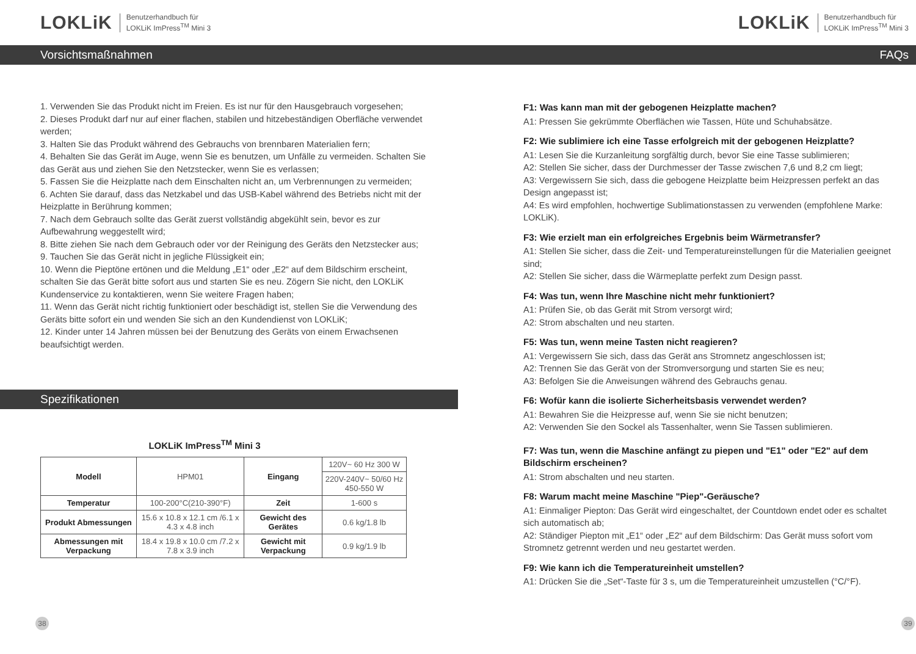LOKLiK Benutzerhandbuch für
LOKLiK ImPress<sup>TM</sup> Mini 3
Vorsichtsmaßnahmen
1. Verwenden Sie das Produkt nicht im Freien. Es ist nur für den Hausgebrauch vorgesehen;
2. Dieses Produkt darf nur auf einer flachen, stabilen und hitzebeständigen Oberfläche verwendet werden;
3. Halten Sie das Produkt während des Gebrauchs von brennbaren Materialien fern;
4. Behalten Sie das Gerät im Auge, wenn Sie es benutzen, um Unfälle zu vermeiden. Schalten Sie das Gerät aus und ziehen Sie den Netzstecker, wenn Sie es verlassen;
5. Fassen Sie die Heizplatte nach dem Einschalten nicht an, um Verbrennungen zu vermeiden;
6. Achten Sie darauf, dass das Netzkabel und das USB-Kabel während des Betriebs nicht mit der Heizplatte in Berührung kommen;
7. Nach dem Gebrauch sollte das Gerät zuerst vollständig abgekühlt sein, bevor es zur Aufbewahrung weggestellt wird;
8. Bitte ziehen Sie nach dem Gebrauch oder vor der Reinigung des Geräts den Netzstecker aus;
9. Tauchen Sie das Gerät nicht in jegliche Flüssigkeit ein;
10. Wenn die Pieptöne ertönen und die Meldung „E1“ oder „E2“ auf dem Bildschirm erscheint, schalten Sie das Gerät bitte sofort aus und starten Sie es neu. Zögern Sie nicht, den LOKLiK Kundenservice zu kontaktieren, wenn Sie weitere Fragen haben;
11. Wenn das Gerät nicht richtig funktioniert oder beschädigt ist, stellen Sie die Verwendung des Geräts bitte sofort ein und wenden Sie sich an den Kundendienst von LOKLiK;
12. Kinder unter 14 Jahren müssen bei der Benutzung des Geräts von einem Erwachsenen beaufsichtigt werden.
Spezifikationen
LOKLiK ImPress<sup>TM</sup> Mini 3
| Modell | HPM01 | Eingang | 120V~ 60 Hz 300 W | |
| | | | 220V-240V~ 50/60 Hz 450-550 W | |
| Temperatur | 100-200°C(210-390°F) | Zeit | | 1-600 s |
| Produkt Abmessungen | 15.6 x 10.8 x 12.1 cm /6.1 x 4.3 x 4.8 inch | Gewicht des Gerätes | | 0.6 kg/1.8 lb |
| Abmessungen mit Verpackung | 18.4 x 19.8 x 10.0 cm /7.2 x 7.8 x 3.9 inch | Gewicht mit Verpackung | | 0.9 kg/1.9 lb |
38
LOKLiK Benutzerhandbuch für
LOKLiK ImPress<sup>TM</sup> Mini 3
FAQs
F1: Was kann man mit der gebogenen Heizplatte machen?
A1: Pressen Sie gekrümmte Oberflächen wie Tassen, Hüte und Schuhabsätze.
F2: Wie sublimiere ich eine Tasse erfolgreich mit der gebogenen Heizplatte?
A1: Lesen Sie die Kurzanleitung sorgfältig durch, bevor Sie eine Tasse sublimieren;
A2: Stellen Sie sicher, dass der Durchmesser der Tasse zwischen 7,6 und 8,2 cm liegt;
A3: Vergewissern Sie sich, dass die gebogene Heizplatte beim Heizpressen perfekt an das Design angepasst ist;
A4: Es wird empfohlen, hochwertige Sublimationstassen zu verwenden (empfohlene Marke: LOKLiK).
F3: Wie erzielt man ein erfolgreiches Ergebnis beim Wärmetransfer?
A1: Stellen Sie sicher, dass die Zeit- und Temperatureinstellungen für die Materialien geeignet sind;
A2: Stellen Sie sicher, dass die Wärmeplatte perfekt zum Design passt.
F4: Was tun, wenn Ihre Maschine nicht mehr funktioniert?
A1: Prüfen Sie, ob das Gerät mit Strom versorgt wird;
A2: Strom abschalten und neu starten.
F5: Was tun, wenn meine Tasten nicht reagieren?
A1: Vergewissern Sie sich, dass das Gerät ans Stromnetz angeschlossen ist;
A2: Trennen Sie das Gerät von der Stromversorgung und starten Sie es neu;
A3: Befolgen Sie die Anweisungen während des Gebrauchs genau.
F6: Wofür kann die isolierte Sicherheitsbasis verwendet werden?
A1: Bewahren Sie die Heizpresse auf, wenn Sie sie nicht benutzen;
A2: Verwenden Sie den Sockel als Tassenhalter, wenn Sie Tassen sublimieren.
F7: Was tun, wenn die Maschine anfängt zu piepen und "E1" oder "E2" auf dem Bildschirm erscheinen?
A1: Strom abschalten und neu starten.
F8: Warum macht meine Maschine "Piep"-Geräusche?
A1: Einmaliger Piepton: Das Gerät wird eingeschaltet, der Countdown endet oder es schaltet sich automatisch ab;
A2: Ständiger Piepton mit „E1“ oder „E2“ auf dem Bildschirm: Das Gerät muss sofort vom Stromnetz getrennt werden und neu gestartet werden.
F9: Wie kann ich die Temperatureinheit umstellen?
A1: Drücken Sie die „Set“-Taste für 3 s, um die Temperatureinheit umzustellen (°C/°F).
39